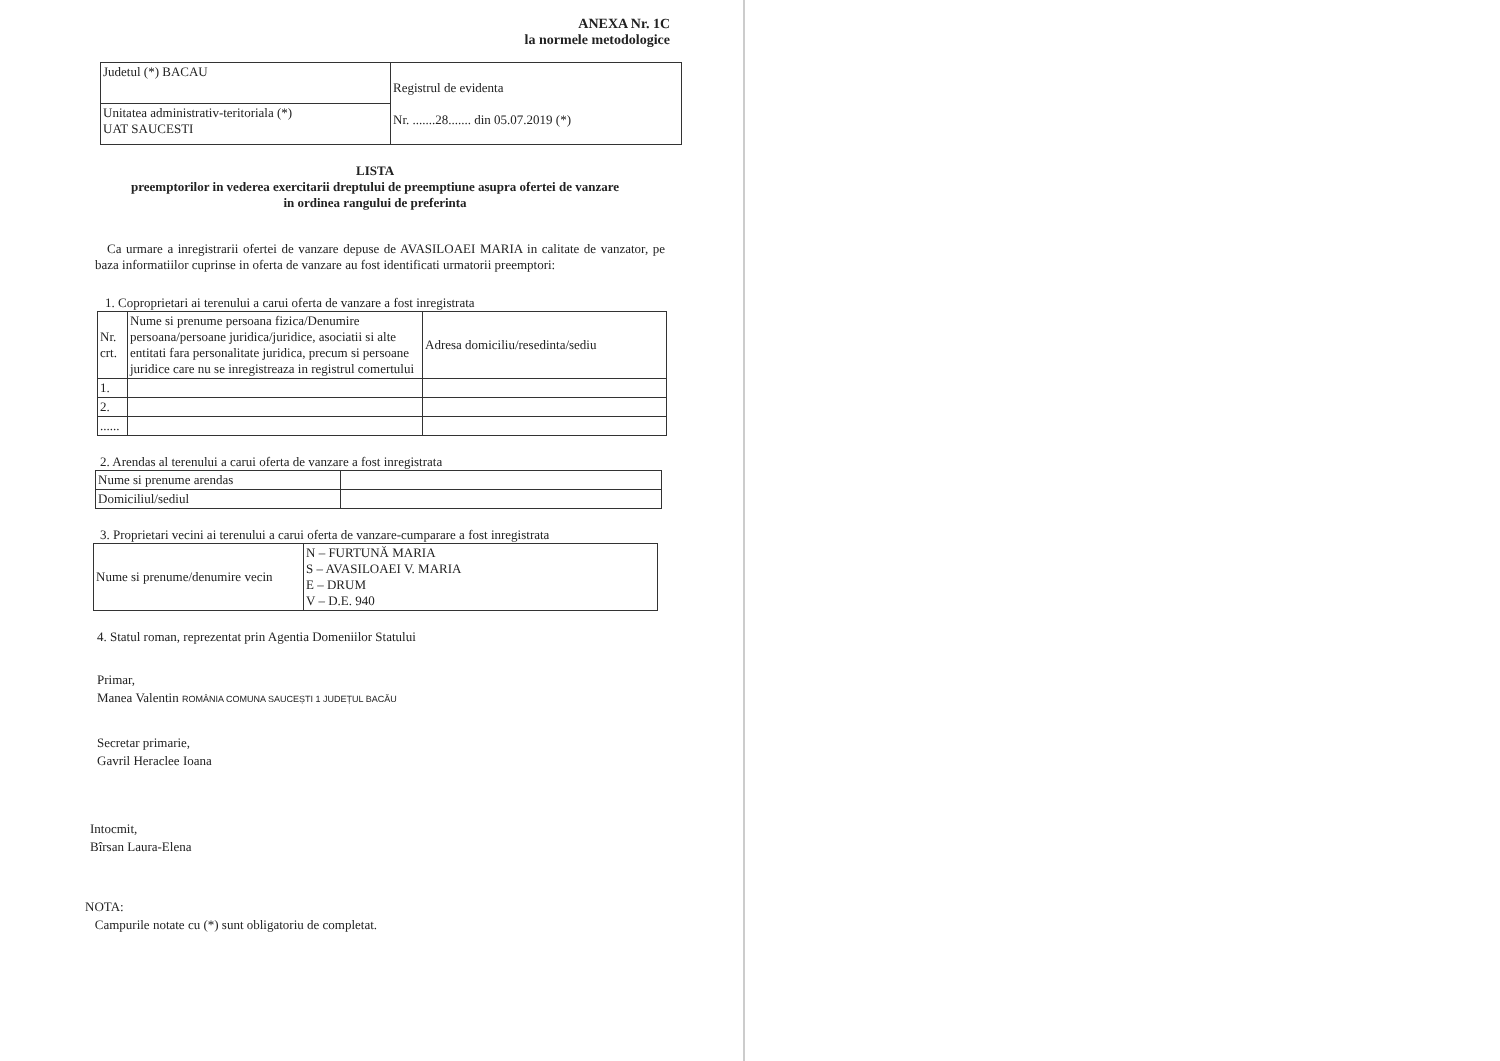ANEXA Nr. 1C
la normele metodologice
| Judetul (*) BACAU | Registrul de evidenta Nr. .......28....... din 05.07.2019 (*) |
| Unitatea administrativ-teritoriala (*) UAT SAUCESTI | |
LISTA
preemptorilor in vederea exercitarii dreptului de preemptiune asupra ofertei de vanzare
in ordinea rangului de preferinta
Ca urmare a inregistrarii ofertei de vanzare depuse de AVASILOAEI MARIA in calitate de vanzator, pe baza informatiilor cuprinse in oferta de vanzare au fost identificati urmatorii preemptori:
1. Coproprietari ai terenului a carui oferta de vanzare a fost inregistrata
| Nr. crt. | Nume si prenume persoana fizica/Denumire persoana/persoane juridica/juridice, asociatii si alte entitati fara personalitate juridica, precum si persoane juridice care nu se inregistreaza in registrul comertului | Adresa domiciliu/resedinta/sediu |
| --- | --- | --- |
| 1. | | |
| 2. | | |
| ...... | | |
2. Arendas al terenului a carui oferta de vanzare a fost inregistrata
| Nume si prenume arendas | |
| Domiciliul/sediul | |
3. Proprietari vecini ai terenului a carui oferta de vanzare-cumparare a fost inregistrata
| Nume si prenume/denumire vecin | N – FURTUNĂ MARIA S – AVASILOAEI V. MARIA E – DRUM V – D.E. 940 |
4. Statul roman, reprezentat prin Agentia Domeniilor Statului
Primar,
Manea Valentin ROMÂNIA COMUNA SAUCEȘTI 1 JUDEȚUL BACĂU
Secretar primarie,
Gavril Heraclee Ioana
Intocmit,
Bîrsan Laura-Elena
NOTA:
Campurile notate cu (*) sunt obligatoriu de completat.